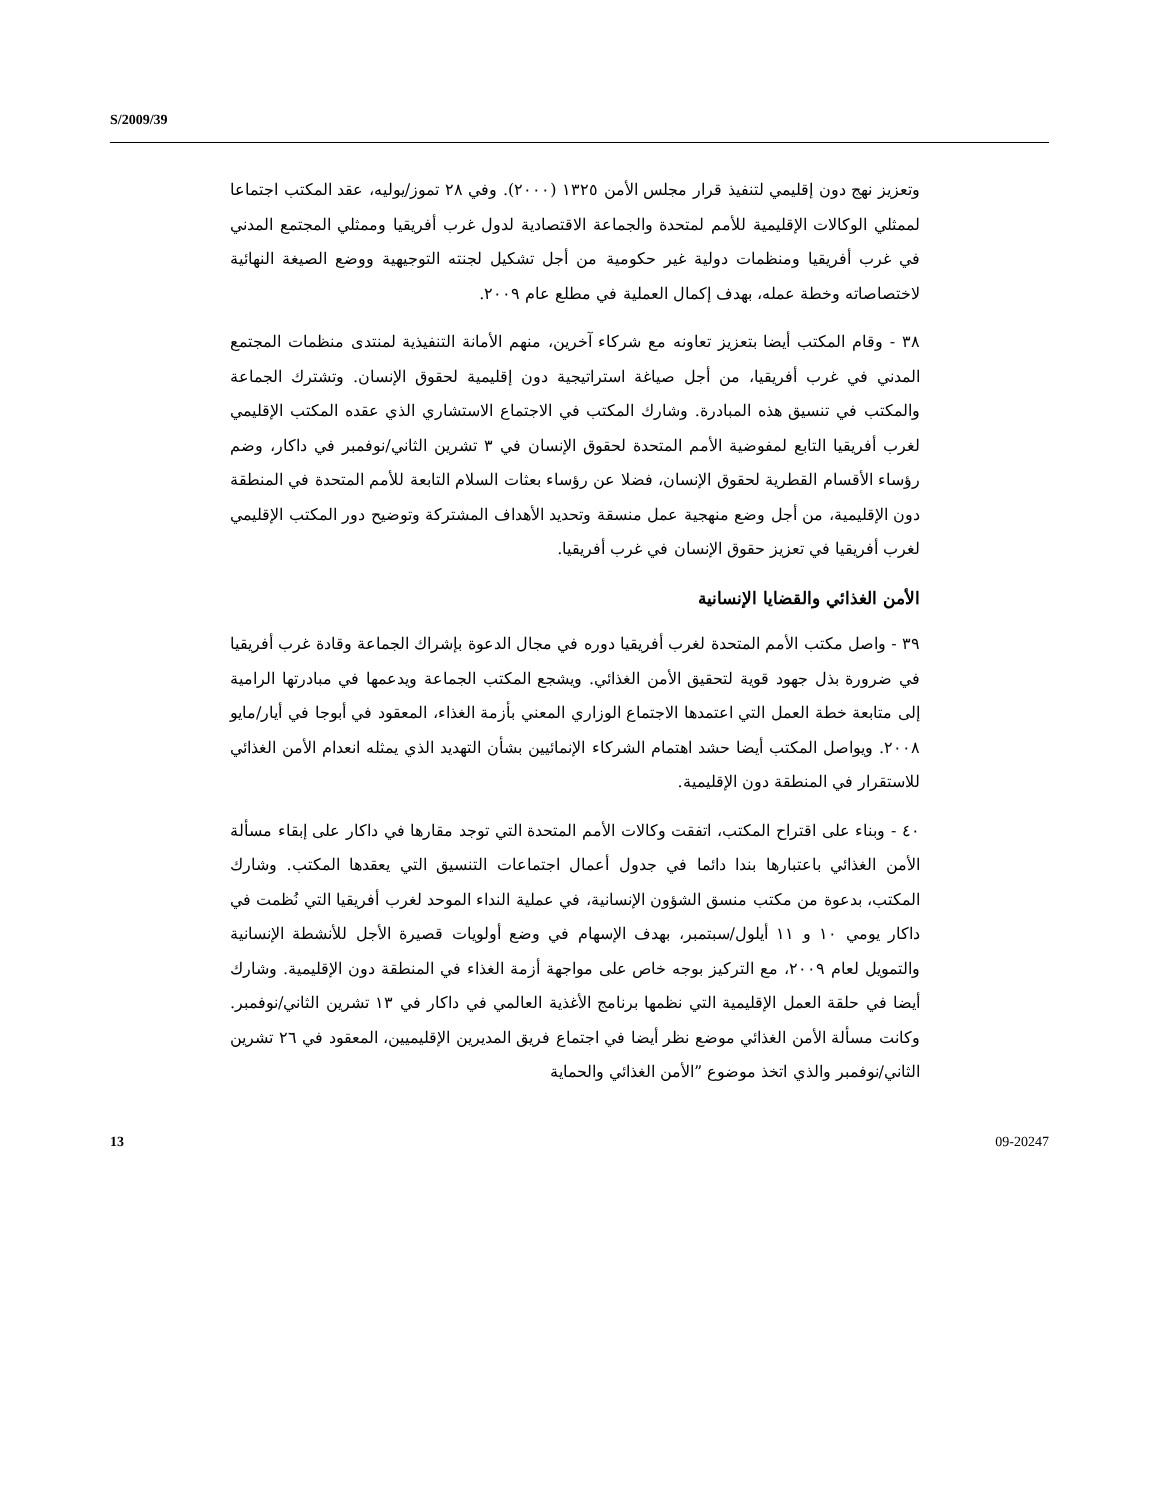S/2009/39
وتعزيز نهج دون إقليمي لتنفيذ قرار مجلس الأمن ١٣٢٥ (٢٠٠٠). وفي ٢٨ تموز/يوليه، عقد المكتب اجتماعا لممثلي الوكالات الإقليمية للأمم لمتحدة والجماعة الاقتصادية لدول غرب أفريقيا وممثلي المجتمع المدني في غرب أفريقيا ومنظمات دولية غير حكومية من أجل تشكيل لجنته التوجيهية ووضع الصيغة النهائية لاختصاصاته وخطة عمله، بهدف إكمال العملية في مطلع عام ٢٠٠٩.
٣٨ - وقام المكتب أيضا بتعزيز تعاونه مع شركاء آخرين، منهم الأمانة التنفيذية لمنتدى منظمات المجتمع المدني في غرب أفريقيا، من أجل صياغة استراتيجية دون إقليمية لحقوق الإنسان. وتشترك الجماعة والمكتب في تنسيق هذه المبادرة. وشارك المكتب في الاجتماع الاستشاري الذي عقده المكتب الإقليمي لغرب أفريقيا التابع لمفوضية الأمم المتحدة لحقوق الإنسان في ٣ تشرين الثاني/نوفمبر في داكار، وضم رؤساء الأقسام القطرية لحقوق الإنسان، فضلا عن رؤساء بعثات السلام التابعة للأمم المتحدة في المنطقة دون الإقليمية، من أجل وضع منهجية عمل منسقة وتحديد الأهداف المشتركة وتوضيح دور المكتب الإقليمي لغرب أفريقيا في تعزيز حقوق الإنسان في غرب أفريقيا.
الأمن الغذائي والقضايا الإنسانية
٣٩ - واصل مكتب الأمم المتحدة لغرب أفريقيا دوره في مجال الدعوة بإشراك الجماعة وقادة غرب أفريقيا في ضرورة بذل جهود قوية لتحقيق الأمن الغذائي. ويشجع المكتب الجماعة ويدعمها في مبادرتها الرامية إلى متابعة خطة العمل التي اعتمدها الاجتماع الوزاري المعني بأزمة الغذاء، المعقود في أبوجا في أيار/مايو ٢٠٠٨. ويواصل المكتب أيضا حشد اهتمام الشركاء الإنمائيين بشأن التهديد الذي يمثله انعدام الأمن الغذائي للاستقرار في المنطقة دون الإقليمية.
٤٠ - وبناء على اقتراح المكتب، اتفقت وكالات الأمم المتحدة التي توجد مقارها في داكار على إبقاء مسألة الأمن الغذائي باعتبارها بندا دائما في جدول أعمال اجتماعات التنسيق التي يعقدها المكتب. وشارك المكتب، بدعوة من مكتب منسق الشؤون الإنسانية، في عملية النداء الموحد لغرب أفريقيا التي نُظمت في داكار يومي ١٠ و ١١ أيلول/سبتمبر، بهدف الإسهام في وضع أولويات قصيرة الأجل للأنشطة الإنسانية والتمويل لعام ٢٠٠٩، مع التركيز بوجه خاص على مواجهة أزمة الغذاء في المنطقة دون الإقليمية. وشارك أيضا في حلقة العمل الإقليمية التي نظمها برنامج الأغذية العالمي في داكار في ١٣ تشرين الثاني/نوفمبر. وكانت مسألة الأمن الغذائي موضع نظر أيضا في اجتماع فريق المديرين الإقليميين، المعقود في ٢٦ تشرين الثاني/نوفمبر والذي اتخذ موضوع ”الأمن الغذائي والحماية
13 09-20247